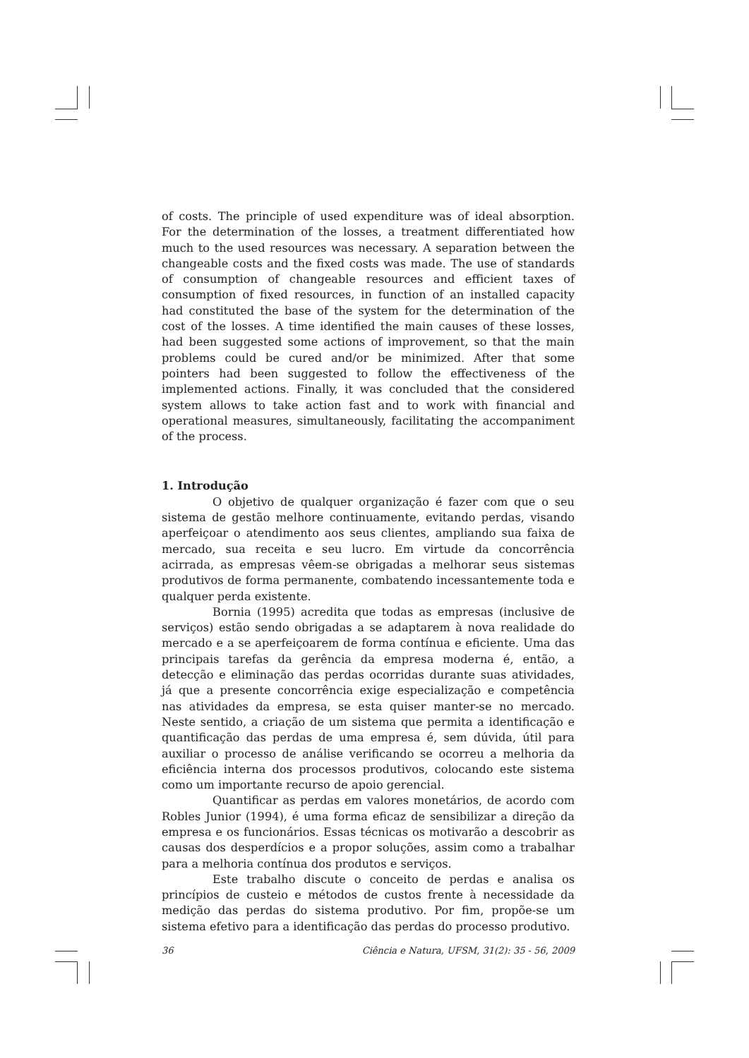of costs. The principle of used expenditure was of ideal absorption. For the determination of the losses, a treatment differentiated how much to the used resources was necessary. A separation between the changeable costs and the fixed costs was made. The use of standards of consumption of changeable resources and efficient taxes of consumption of fixed resources, in function of an installed capacity had constituted the base of the system for the determination of the cost of the losses. A time identified the main causes of these losses, had been suggested some actions of improvement, so that the main problems could be cured and/or be minimized. After that some pointers had been suggested to follow the effectiveness of the implemented actions. Finally, it was concluded that the considered system allows to take action fast and to work with financial and operational measures, simultaneously, facilitating the accompaniment of the process.
1. Introdução
O objetivo de qualquer organização é fazer com que o seu sistema de gestão melhore continuamente, evitando perdas, visando aperfeiçoar o atendimento aos seus clientes, ampliando sua faixa de mercado, sua receita e seu lucro. Em virtude da concorrência acirrada, as empresas vêem-se obrigadas a melhorar seus sistemas produtivos de forma permanente, combatendo incessantemente toda e qualquer perda existente.
Bornia (1995) acredita que todas as empresas (inclusive de serviços) estão sendo obrigadas a se adaptarem à nova realidade do mercado e a se aperfeiçoarem de forma contínua e eficiente. Uma das principais tarefas da gerência da empresa moderna é, então, a detecção e eliminação das perdas ocorridas durante suas atividades, já que a presente concorrência exige especialização e competência nas atividades da empresa, se esta quiser manter-se no mercado. Neste sentido, a criação de um sistema que permita a identificação e quantificação das perdas de uma empresa é, sem dúvida, útil para auxiliar o processo de análise verificando se ocorreu a melhoria da eficiência interna dos processos produtivos, colocando este sistema como um importante recurso de apoio gerencial.
Quantificar as perdas em valores monetários, de acordo com Robles Junior (1994), é uma forma eficaz de sensibilizar a direção da empresa e os funcionários. Essas técnicas os motivarão a descobrir as causas dos desperdícios e a propor soluções, assim como a trabalhar para a melhoria contínua dos produtos e serviços.
Este trabalho discute o conceito de perdas e analisa os princípios de custeio e métodos de custos frente à necessidade da medição das perdas do sistema produtivo. Por fim, propõe-se um sistema efetivo para a identificação das perdas do processo produtivo.
36 Ciência e Natura, UFSM, 31(2): 35 - 56, 2009